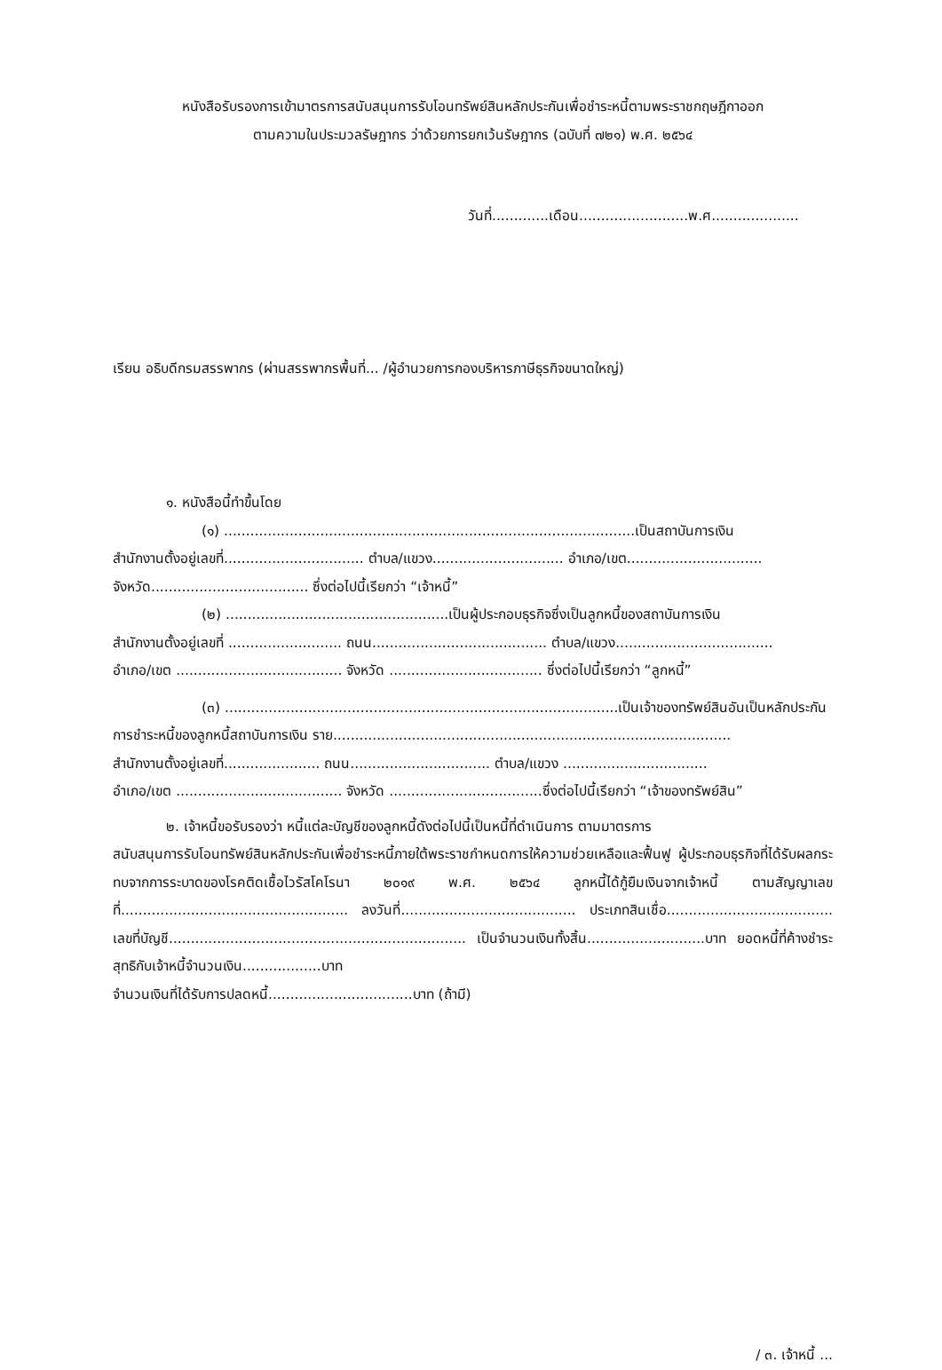หนังสือรับรองการเข้ามาตรการสนับสนุนการรับโอนทรัพย์สินหลักประกันเพื่อชำระหนี้ตามพระราชกฤษฎีกาออก
ตามความในประมวลรัษฎากร ว่าด้วยการยกเว้นรัษฎากร (ฉบับที่ ๗๒๑) พ.ศ. ๒๕๖๔
วันที่.............เดือน.........................พ.ศ....................
เรียน อธิบดีกรมสรรพากร (ผ่านสรรพากรพื้นที่... /ผู้อำนวยการกองบริหารภาษีธุรกิจขนาดใหญ่)
๑. หนังสือนี้ทำขึ้นโดย
(๑) ..............................................................................................เป็นสถาบันการเงิน
สำนักงานตั้งอยู่เลขที่................................ ตำบล/แขวง.............................. อำเภอ/เขต...............................
จังหวัด.................................... ซึ่งต่อไปนี้เรียกว่า “เจ้าหนี้”
(๒) ...................................................เป็นผู้ประกอบธุรกิจซึ่งเป็นลูกหนี้ของสถาบันการเงิน
สำนักงานตั้งอยู่เลขที่ .......................... ถนน........................................ ตำบล/แขวง....................................
อำเภอ/เขต ...................................... จังหวัด ................................... ซึ่งต่อไปนี้เรียกว่า “ลูกหนี้”
(๓) ..........................................................................................เป็นเจ้าของทรัพย์สินอันเป็นหลักประกัน
การชำระหนี้ของลูกหนี้สถาบันการเงิน ราย...........................................................................................
สำนักงานตั้งอยู่เลขที่...................... ถนน................................ ตำบล/แขวง .................................
อำเภอ/เขต ...................................... จังหวัด ...................................ซึ่งต่อไปนี้เรียกว่า “เจ้าของทรัพย์สิน”
๒. เจ้าหนี้ขอรับรองว่า หนี้แต่ละบัญชีของลูกหนี้ดังต่อไปนี้เป็นหนี้ที่ดำเนินการ ตามมาตรการ
สนับสนุนการรับโอนทรัพย์สินหลักประกันเพื่อชำระหนี้ภายใต้พระราชกำหนดการให้ความช่วยเหลือและฟื้นฟู ผู้ประกอบธุรกิจที่ได้รับผลกระทบจากการระบาดของโรคติดเชื้อไวรัสโคโรนา ๒๐๑๙ พ.ศ. ๒๕๖๔ ลูกหนี้ได้กู้ยืมเงินจากเจ้าหนี้ ตามสัญญาเลขที่.................................................... ลงวันที่........................................ ประเภทสินเชื่อ...................................... เลขที่บัญชี.................................................................... เป็นจำนวนเงินทั้งสิ้น...........................บาท ยอดหนี้ที่ค้างชำระสุทธิกับเจ้าหนี้จำนวนเงิน..................บาท
จำนวนเงินที่ได้รับการปลดหนี้.................................บาท (ถ้ามี)
/ ๓. เจ้าหนี้ ...